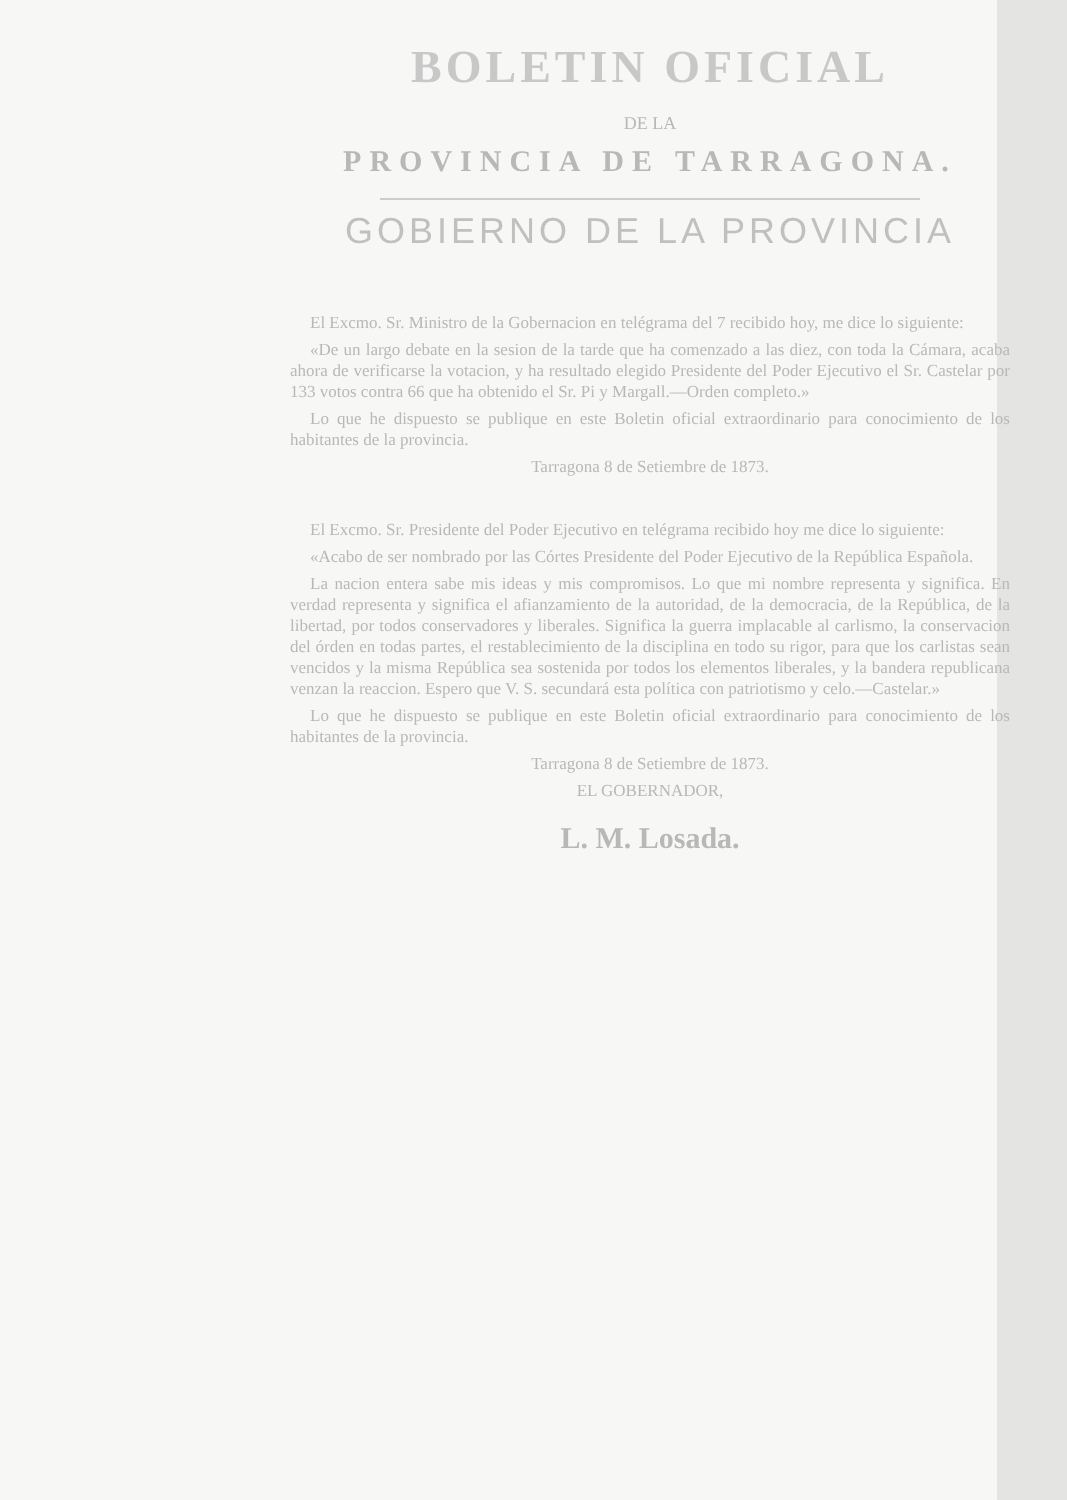BOLETIN OFICIAL
DE LA
PROVINCIA DE TARRAGONA.
GOBIERNO DE LA PROVINCIA
El Excmo. Sr. Ministro de la Gobernacion en telégrama del 7 recibido hoy, me dice lo siguiente:
«De un largo debate en la sesion de la tarde que ha comenzado a las diez, con toda la Cámara, acaba ahora de verificarse la votacion, y ha resultado elegido Presidente del Poder Ejecutivo el Sr. Castelar por 133 votos contra 66 que ha obtenido el Sr. Pi y Margall.—Orden completo.»
Lo que he dispuesto se publique en este Boletin oficial extraordinario para conocimiento de los habitantes de la provincia.
Tarragona 8 de Setiembre de 1873.
El Excmo. Sr. Presidente del Poder Ejecutivo en telégrama recibido hoy me dice lo siguiente:
«Acabo de ser nombrado por las Córtes Presidente del Poder Ejecutivo de la República Española.
La nacion entera sabe mis ideas y mis compromisos. Lo que mi nombre representa y significa. En verdad representa y significa el afianzamiento de la autoridad, de la democracia, de la República, de la libertad, por todos conservadores y liberales. Significa la guerra implacable al carlismo, la conservacion del órden en todas partes, el restablecimiento de la disciplina en todo su rigor, para que los carlistas sean vencidos y la misma República sea sostenida por todos los elementos liberales, y la bandera republicana venzan la reaccion. Espero que V. S. secundará esta política con patriotismo y celo.—Castelar.»
Lo que he dispuesto se publique en este Boletin oficial extraordinario para conocimiento de los habitantes de la provincia.
Tarragona 8 de Setiembre de 1873.
EL GOBERNADOR,
L. M. Losada.